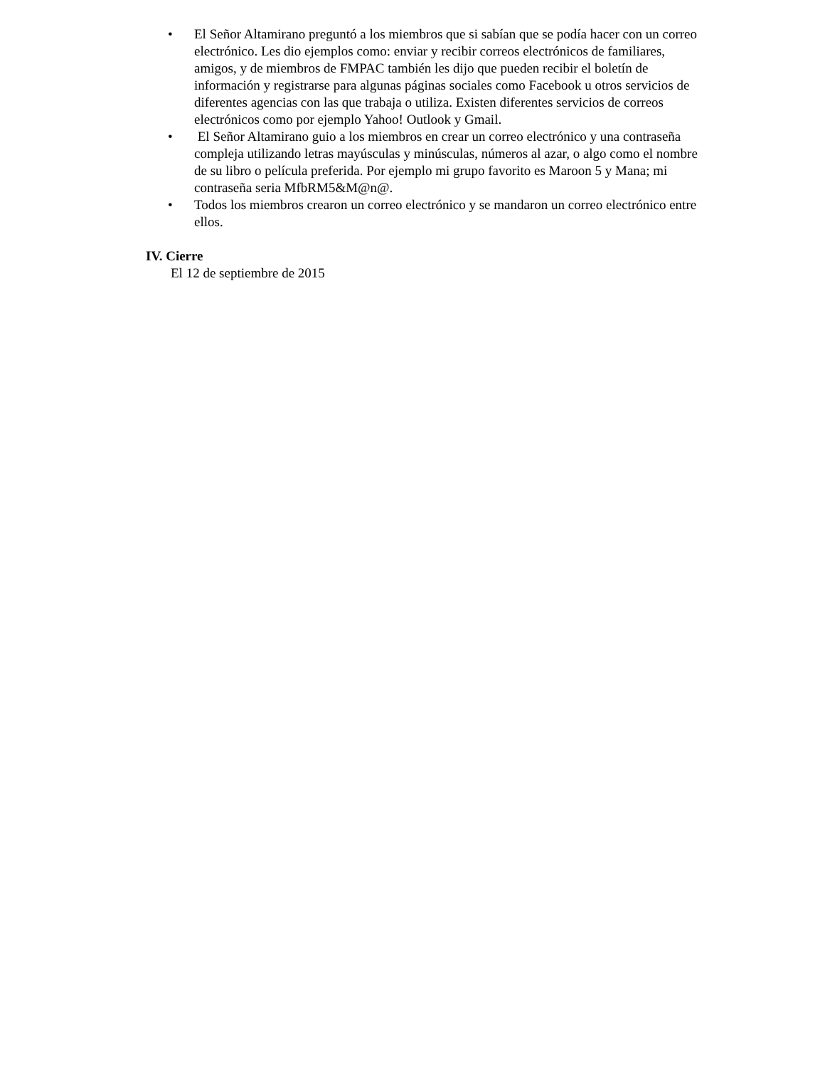• El Señor Altamirano preguntó a los miembros que si sabían que se podía hacer con un correo electrónico. Les dio ejemplos como: enviar y recibir correos electrónicos de familiares, amigos, y de miembros de FMPAC también les dijo que pueden recibir el boletín de información y registrarse para algunas páginas sociales como Facebook u otros servicios de diferentes agencias con las que trabaja o utiliza. Existen diferentes servicios de correos electrónicos como por ejemplo Yahoo! Outlook y Gmail.
• El Señor Altamirano guio a los miembros en crear un correo electrónico y una contraseña compleja utilizando letras mayúsculas y minúsculas, números al azar, o algo como el nombre de su libro o película preferida. Por ejemplo mi grupo favorito es Maroon 5 y Mana; mi contraseña seria MfbRM5&M@n@.
• Todos los miembros crearon un correo electrónico y se mandaron un correo electrónico entre ellos.
IV. Cierre
El 12 de septiembre de 2015